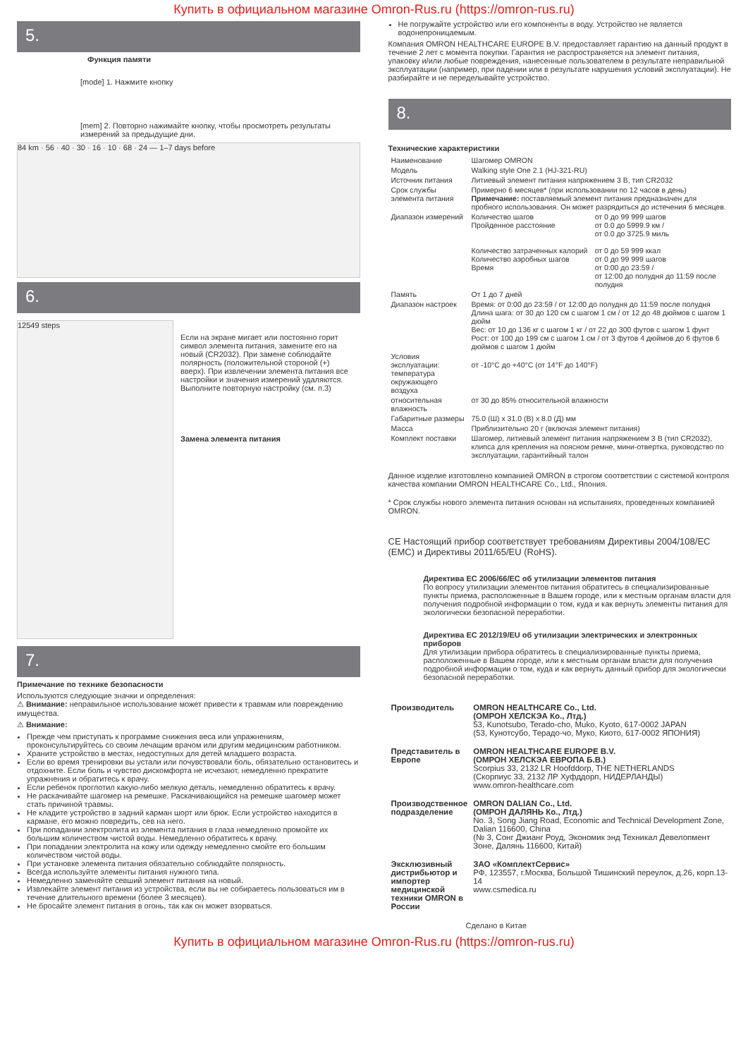Купить в официальном магазине Omron-Rus.ru (https://omron-rus.ru)
5.
Функция памяти
[mode] 1. Нажмите кнопку
[mem] 2. Повторно нажимайте кнопку, чтобы просмотреть результаты измерений за предыдущие дни.
84 km · 56 · 40 · 30 · 16 · 10 · 68 · 24 — 1–7 days before
6.
12549 steps
Если на экране мигает или постоянно горит символ элемента питания, замените его на новый (CR2032). При замене соблюдайте полярность (положительной стороной (+) вверх). При извлечении элемента питания все настройки и значения измерений удаляются. Выполните повторную настройку (см. п.3)
Замена элемента питания
7.
Примечание по технике безопасности
Используются следующие значки и определения:
⚠ Внимание: неправильное использование может привести к травмам или повреждению имущества.
⚠ Внимание:
Прежде чем приступать к программе снижения веса или упражнениям, проконсультируйтесь со своим лечащим врачом или другим медицинским работником.
Храните устройство в местах, недоступных для детей младшего возраста.
Если во время тренировки вы устали или почувствовали боль, обязательно остановитесь и отдохните. Если боль и чувство дискомфорта не исчезают, немедленно прекратите упражнения и обратитесь к врачу.
Если ребенок проглотил какую-либо мелкую деталь, немедленно обратитесь к врачу.
Не раскачивайте шагомер на ремешке. Раскачивающийся на ремешке шагомер может стать причиной травмы.
Не кладите устройство в задний карман шорт или брюк. Если устройство находится в кармане, его можно повредить, сев на него.
При попадании электролита из элемента питания в глаза немедленно промойте их большим количеством чистой воды. Немедленно обратитесь к врачу.
При попадании электролита на кожу или одежду немедленно смойте его большим количеством чистой воды.
При установке элемента питания обязательно соблюдайте полярность.
Всегда используйте элементы питания нужного типа.
Немедленно заменяйте севший элемент питания на новый.
Извлекайте элемент питания из устройства, если вы не собираетесь пользоваться им в течение длительного времени (более 3 месяцев).
Не бросайте элемент питания в огонь, так как он может взорваться.
Не погружайте устройство или его компоненты в воду. Устройство не является водонепроницаемым.
Компания OMRON HEALTHCARE EUROPE B.V. предоставляет гарантию на данный продукт в течение 2 лет с момента покупки. Гарантия не распространяется на элемент питания, упаковку и/или любые повреждения, нанесенные пользователем в результате неправильной эксплуатации (например, при падении или в результате нарушения условий эксплуатации). Не разбирайте и не переделывайте устройство.
8.
Технические характеристики
| Наименование | Шагомер OMRON | |
| Модель | Walking style One 2.1 (HJ-321-RU) | |
| Источник питания | Литиевый элемент питания напряжением 3 В, тип CR2032 | |
| Срок службы элемента питания | Примерно 6 месяцев* (при использовании по 12 часов в день) Примечание: поставляемый элемент питания предназначен для пробного использования. Он может разрядиться до истечения 6 месяцев. | |
| Диапазон измерений | Количество шагов Пройденное расстояние Количество затраченных калорий Количество аэробных шагов Время | от 0 до 99 999 шагов от 0.0 до 5999.9 км / от 0.0 до 3725.9 миль от 0 до 59 999 ккал от 0 до 99 999 шагов от 0:00 до 23:59 / от 12:00 до полудня до 11:59 после полудня |
| Память | От 1 до 7 дней | |
| Диапазон настроек | Время: от 0:00 до 23:59 / от 12:00 до полудня до 11:59 после полудня Длина шага: от 30 до 120 см с шагом 1 см / от 12 до 48 дюймов с шагом 1 дюйм Вес: от 10 до 136 кг с шагом 1 кг / от 22 до 300 футов с шагом 1 фунт Рост: от 100 до 199 см с шагом 1 см / от 3 футов 4 дюймов до 6 футов 6 дюймов с шагом 1 дюйм | |
| Условия эксплуатации: температура окружающего воздуха | от -10°C до +40°C (от 14°F до 140°F) | |
| относительная влажность | от 30 до 85% относительной влажности | |
| Габаритные размеры | 75.0 (Ш) x 31.0 (В) x 8.0 (Д) мм | |
| Масса | Приблизительно 20 г (включая элемент питания) | |
| Комплект поставки | Шагомер, литиевый элемент питания напряжением 3 В (тип CR2032), клипса для крепления на поясном ремне, мини-отвертка, руководство по эксплуатации, гарантийный талон | |
Данное изделие изготовлено компанией OMRON в строгом соответствии с системой контроля качества компании OMRON HEALTHCARE Co., Ltd., Япония.
* Срок службы нового элемента питания основан на испытаниях, проведенных компанией OMRON.
CE Настоящий прибор соответствует требованиям Директивы 2004/108/EC (EMC) и Директивы 2011/65/EU (RoHS).
Директива ЕС 2006/66/EC об утилизации элементов питания
По вопросу утилизации элементов питания обратитесь в специализированные пункты приема, расположенные в Вашем городе, или к местным органам власти для получения подробной информации о том, куда и как вернуть элементы питания для экологически безопасной переработки.
Директива ЕС 2012/19/EU об утилизации электрических и электронных приборов
Для утилизации прибора обратитесь в специализированные пункты приема, расположенные в Вашем городе, или к местным органам власти для получения подробной информации о том, куда и как вернуть данный прибор для экологически безопасной переработки.
| Производитель | OMRON HEALTHCARE Co., Ltd. (ОМРОН ХЕЛСКЭА Ко., Лтд.) 53, Kunotsubo, Terado-cho, Muko, Kyoto, 617-0002 JAPAN (53, Кунотсубо, Терадо-чо, Муко, Киото, 617-0002 ЯПОНИЯ) |
| Представитель в Европе | OMRON HEALTHCARE EUROPE B.V. (ОМРОН ХЕЛСКЭА ЕВРОПА Б.В.) Scorpius 33, 2132 LR Hoofddorp, THE NETHERLANDS (Скорпиус 33, 2132 ЛР Хуфддорп, НИДЕРЛАНДЫ) www.omron-healthcare.com |
| Производственное подразделение | OMRON DALIAN Co., Ltd. (ОМРОН ДАЛЯНЬ Ко., Лтд.) No. 3, Song Jiang Road, Economic and Technical Development Zone, Dalian 116600, China (№ 3, Сонг Джианг Роуд, Экономик энд Техникал Девелопмент Зоне, Далянь 116600, Китай) |
| Эксклюзивный дистрибьютор и импортер медицинской техники OMRON в России | ЗАО «КомплектСервис» РФ, 123557, г.Москва, Большой Тишинский переулок, д.26, корп.13-14 www.csmedica.ru |
Сделано в Китае
Купить в официальном магазине Omron-Rus.ru (https://omron-rus.ru)